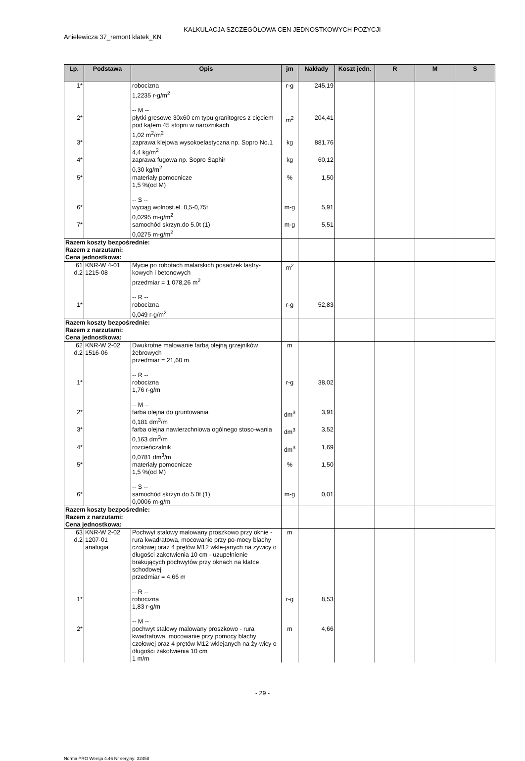KALKULACJA SZCZEGÓŁOWA CEN JEDNOSTKOWYCH POZYCJI
Anielewicza 37_remont klatek_KN
| Lp. | Podstawa | Opis | jm | Nakłady | Koszt jedn. | R | M | S |
| --- | --- | --- | --- | --- | --- | --- | --- | --- |
| 1* | | robocizna 1,2235 r-g/m<sup>2</sup> -- M -- | r-g | 245,19 | | | | |
| 2* | | płytki gresowe 30x60 cm typu granitogres z cięciem pod kątem 45 stopni w narożnikach 1,02 m<sup>2</sup>/m<sup>2</sup> | m<sup>2</sup> | 204,41 | | | | |
| 3* | | zaprawa klejowa wysokoelastyczna np. Sopro No.1 4,4 kg/m<sup>2</sup> | kg | 881,76 | | | | |
| 4* | | zaprawa fugowa np. Sopro Saphir 0,30 kg/m<sup>2</sup> | kg | 60,12 | | | | |
| 5* | | materiały pomocnicze 1,5 %(od M) -- S -- | % | 1,50 | | | | |
| 6* | | wyciąg wolnost.el. 0,5-0,75t 0,0295 m-g/m<sup>2</sup> | m-g | 5,91 | | | | |
| 7* | | samochód skrzyn.do 5.0t (1) 0,0275 m-g/m<sup>2</sup> | m-g | 5,51 | | | | |
| Razem koszty bezpośrednie: Razem z narzutami: Cena jednostkowa: | | | | | | | | |
| 61 d.2 | KNR-W 4-01 1215-08 | Mycie po robotach malarskich posadzek lastry-kowych i betonowych przedmiar = 1 078,26 m<sup>2</sup> -- R -- | m<sup>2</sup> | | | | | |
| 1* | | robocizna 0,049 r-g/m<sup>2</sup> | r-g | 52,83 | | | | |
| Razem koszty bezpośrednie: Razem z narzutami: Cena jednostkowa: | | | | | | | | |
| 62 d.2 | KNR-W 2-02 1516-06 | Dwukrotne malowanie farbą olejną grzejników żebrowych przedmiar = 21,60 m -- R -- | m | | | | | |
| 1* | | robocizna 1,76 r-g/m -- M -- | r-g | 38,02 | | | | |
| 2* | | farba olejna do gruntowania 0,181 dm<sup>3</sup>/m | dm<sup>3</sup> | 3,91 | | | | |
| 3* | | farba olejna nawierzchniowa ogólnego stoso-wania 0,163 dm<sup>3</sup>/m | dm<sup>3</sup> | 3,52 | | | | |
| 4* | | rozcieńczalnik 0,0781 dm<sup>3</sup>/m | dm<sup>3</sup> | 1,69 | | | | |
| 5* | | materiały pomocnicze 1,5 %(od M) -- S -- | % | 1,50 | | | | |
| 6* | | samochód skrzyn.do 5.0t (1) 0,0006 m-g/m | m-g | 0,01 | | | | |
| Razem koszty bezpośrednie: Razem z narzutami: Cena jednostkowa: | | | | | | | | |
| 63 d.2 | KNR-W 2-02 1207-01 analogia | Pochwyt stalowy malowany proszkowo przy oknie - rura kwadratowa, mocowanie przy po-mocy blachy czołowej oraz 4 prętów M12 wkle-janych na żywicy o długości zakotwienia 10 cm - uzupełnienie brakujących pochwytów przy oknach na klatce schodowej przedmiar = 4,66 m -- R -- | m | | | | | |
| 1* | | robocizna 1,83 r-g/m -- M -- | r-g | 8,53 | | | | |
| 2* | | pochwyt stalowy malowany proszkowo - rura kwadratowa, mocowanie przy pomocy blachy czołowej oraz 4 prętów M12 wklejanych na ży-wicy o długości zakotwienia 10 cm 1 m/m | m | 4,66 | | | | |
- 29 -
Norma PRO Wersja 4.46 Nr seryjny: 32458